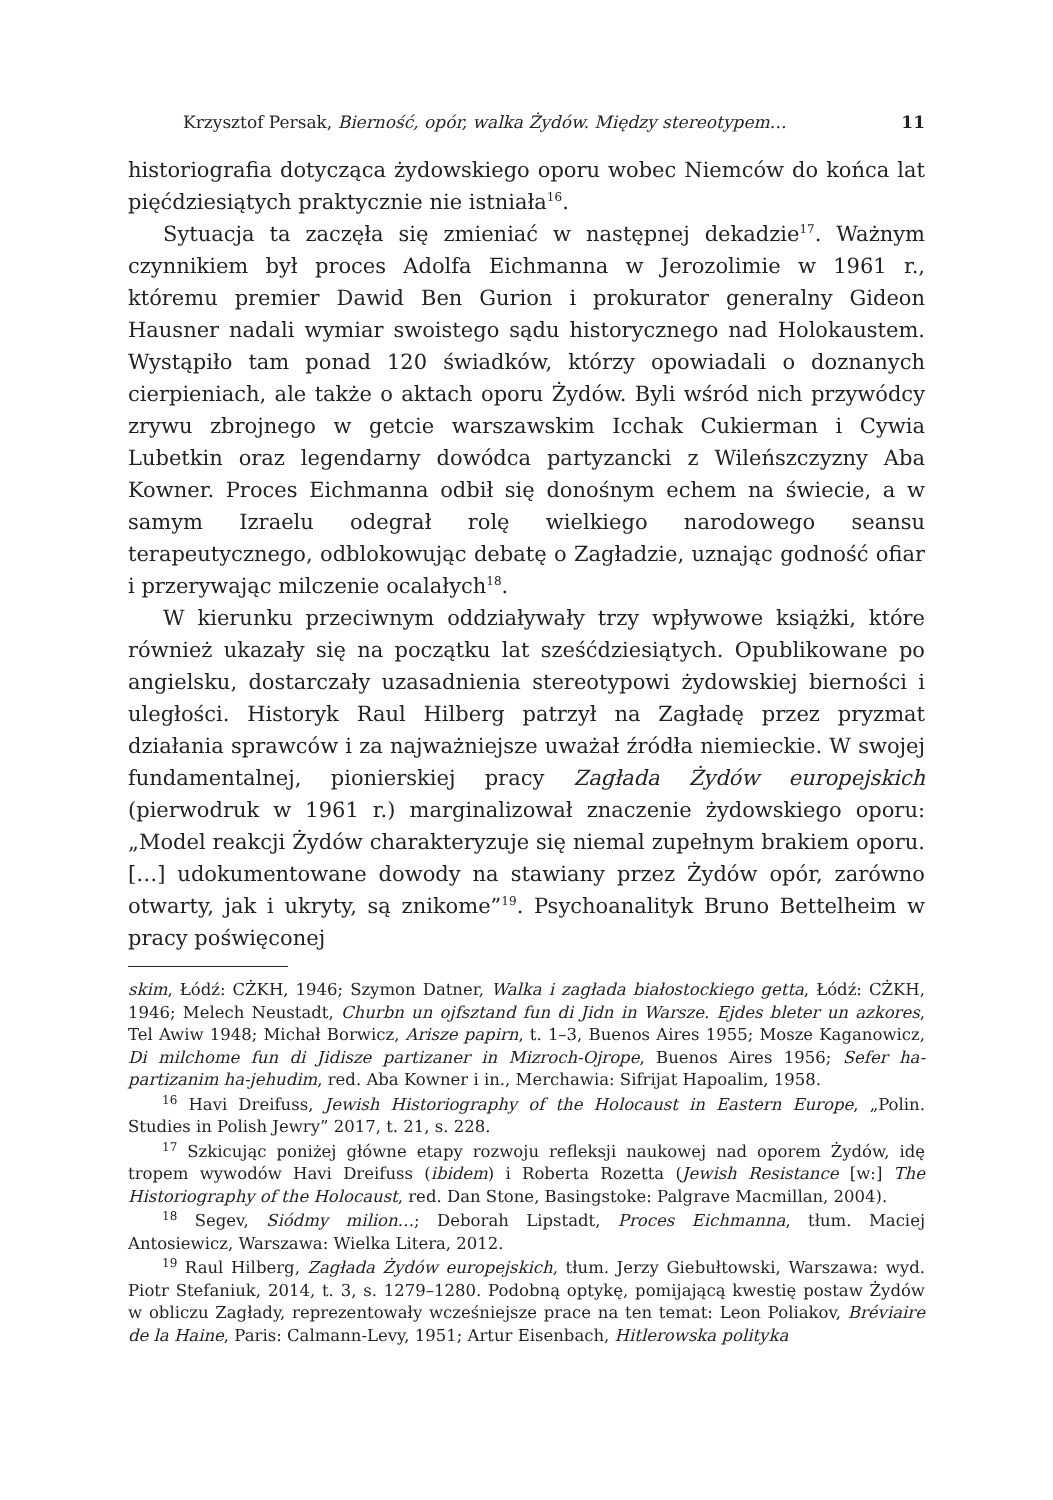Krzysztof Persak, Bierność, opór, walka Żydów. Między stereotypem… 11
historiografia dotycząca żydowskiego oporu wobec Niemców do końca lat pięćdziesiątych praktycznie nie istniała<sup>16</sup>.
Sytuacja ta zaczęła się zmieniać w następnej dekadzie<sup>17</sup>. Ważnym czynnikiem był proces Adolfa Eichmanna w Jerozolimie w 1961 r., któremu premier Dawid Ben Gurion i prokurator generalny Gideon Hausner nadali wymiar swoistego sądu historycznego nad Holokaustem. Wystąpiło tam ponad 120 świadków, którzy opowiadali o doznanych cierpieniach, ale także o aktach oporu Żydów. Byli wśród nich przywódcy zrywu zbrojnego w getcie warszawskim Icchak Cukierman i Cywia Lubetkin oraz legendarny dowódca partyzancki z Wileńszczyzny Aba Kowner. Proces Eichmanna odbił się donośnym echem na świecie, a w samym Izraelu odegrał rolę wielkiego narodowego seansu terapeutycznego, odblokowując debatę o Zagładzie, uznając godność ofiar i przerywając milczenie ocalałych<sup>18</sup>.
W kierunku przeciwnym oddziaływały trzy wpływowe książki, które również ukazały się na początku lat sześćdziesiątych. Opublikowane po angielsku, dostarczały uzasadnienia stereotypowi żydowskiej bierności i uległości. Historyk Raul Hilberg patrzył na Zagładę przez pryzmat działania sprawców i za najważniejsze uważał źródła niemieckie. W swojej fundamentalnej, pionierskiej pracy Zagłada Żydów europejskich (pierwodruk w 1961 r.) marginalizował znaczenie żydowskiego oporu: „Model reakcji Żydów charakteryzuje się niemal zupełnym brakiem oporu. […] udokumentowane dowody na stawiany przez Żydów opór, zarówno otwarty, jak i ukryty, są znikome”<sup>19</sup>. Psychoanalityk Bruno Bettelheim w pracy poświęconej
skim, Łódź: CŻKH, 1946; Szymon Datner, Walka i zagłada białostockiego getta, Łódź: CŻKH, 1946; Melech Neustadt, Churbn un ojfsztand fun di Jidn in Warsze. Ejdes bleter un azkores, Tel Awiw 1948; Michał Borwicz, Arisze papirn, t. 1–3, Buenos Aires 1955; Mosze Kaganowicz, Di milchome fun di Jidisze partizaner in Mizroch-Ojrope, Buenos Aires 1956; Sefer ha-partizanim ha-jehudim, red. Aba Kowner i in., Merchawia: Sifrijat Hapoalim, 1958.
<sup>16</sup> Havi Dreifuss, Jewish Historiography of the Holocaust in Eastern Europe, „Polin. Studies in Polish Jewry” 2017, t. 21, s. 228.
<sup>17</sup> Szkicując poniżej główne etapy rozwoju refleksji naukowej nad oporem Żydów, idę tropem wywodów Havi Dreifuss (ibidem) i Roberta Rozetta (Jewish Resistance [w:] The Historiography of the Holocaust, red. Dan Stone, Basingstoke: Palgrave Macmillan, 2004).
<sup>18</sup> Segev, Siódmy milion…; Deborah Lipstadt, Proces Eichmanna, tłum. Maciej Antosiewicz, Warszawa: Wielka Litera, 2012.
<sup>19</sup> Raul Hilberg, Zagłada Żydów europejskich, tłum. Jerzy Giebułtowski, Warszawa: wyd. Piotr Stefaniuk, 2014, t. 3, s. 1279–1280. Podobną optykę, pomijającą kwestię postaw Żydów w obliczu Zagłady, reprezentowały wcześniejsze prace na ten temat: Leon Poliakov, Bréviaire de la Haine, Paris: Calmann-Levy, 1951; Artur Eisenbach, Hitlerowska polityka